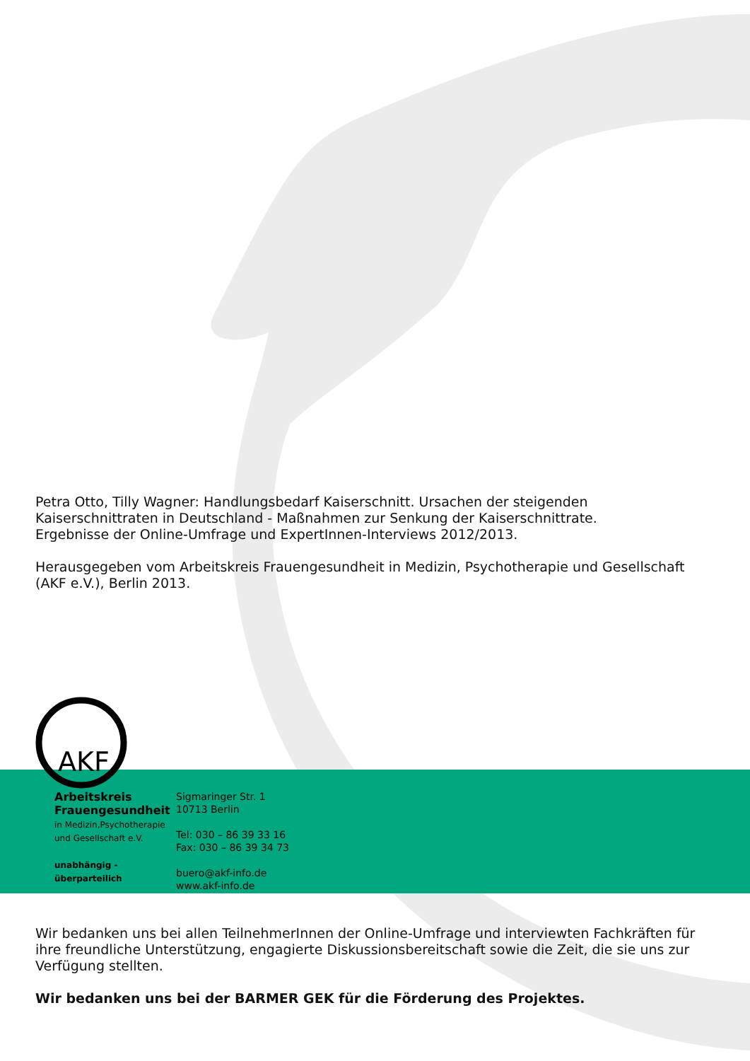Petra Otto, Tilly Wagner: Handlungsbedarf Kaiserschnitt. Ursachen der steigenden Kaiserschnittraten in Deutschland - Maßnahmen zur Senkung der Kaiserschnittrate.
Ergebnisse der Online-Umfrage und ExpertInnen-Interviews 2012/2013.
Herausgegeben vom Arbeitskreis Frauengesundheit in Medizin, Psychotherapie und Gesellschaft (AKF e.V.), Berlin 2013.
AKF
Arbeitskreis
Frauengesundheit
in Medizin,Psychotherapie
und Gesellschaft e.V.
unabhängig - überparteilich
Sigmaringer Str. 1
10713 Berlin
Tel: 030 – 86 39 33 16
Fax: 030 – 86 39 34 73
buero@akf-info.de
www.akf-info.de
Wir bedanken uns bei allen TeilnehmerInnen der Online-Umfrage und interviewten Fachkräften für ihre freundliche Unterstützung, engagierte Diskussionsbereitschaft sowie die Zeit, die sie uns zur Verfügung stellten.
Wir bedanken uns bei der BARMER GEK für die Förderung des Projektes.